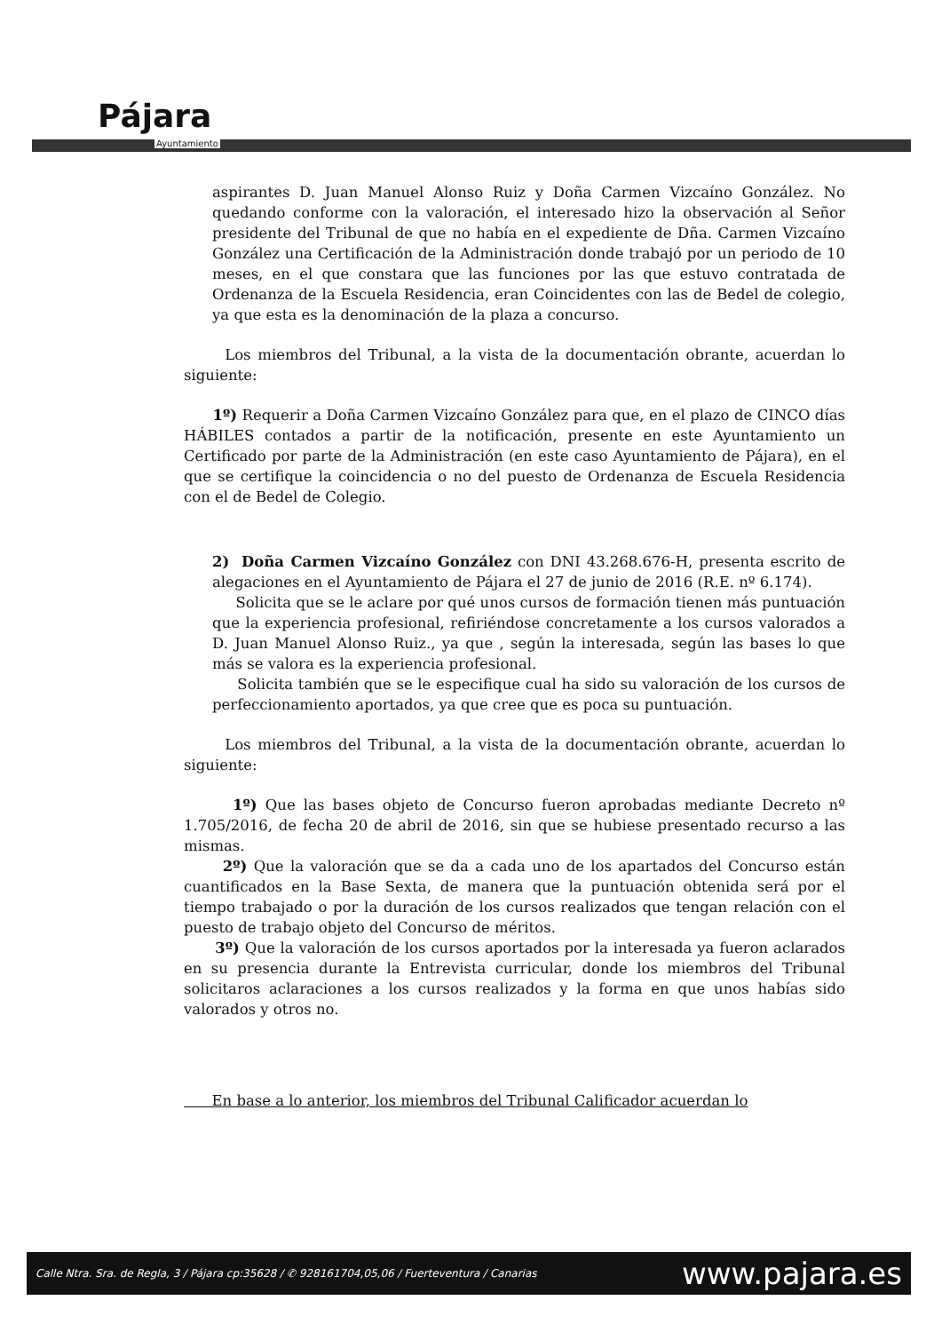Pájara
Ayuntamiento
aspirantes D. Juan Manuel Alonso Ruiz y Doña Carmen Vizcaíno González. No quedando conforme con la valoración, el interesado hizo la observación al Señor presidente del Tribunal de que no había en el expediente de Dña. Carmen Vizcaíno González una Certificación de la Administración donde trabajó por un periodo de 10 meses, en el que constara que las funciones por las que estuvo contratada de Ordenanza de la Escuela Residencia, eran Coincidentes con las de Bedel de colegio, ya que esta es la denominación de la plaza a concurso.
Los miembros del Tribunal, a la vista de la documentación obrante, acuerdan lo siguiente:
1º) Requerir a Doña Carmen Vizcaíno González para que, en el plazo de CINCO días HÁBILES contados a partir de la notificación, presente en este Ayuntamiento un Certificado por parte de la Administración (en este caso Ayuntamiento de Pájara), en el que se certifique la coincidencia o no del puesto de Ordenanza de Escuela Residencia con el de Bedel de Colegio.
2) Doña Carmen Vizcaíno González con DNI 43.268.676-H, presenta escrito de alegaciones en el Ayuntamiento de Pájara el 27 de junio de 2016 (R.E. nº 6.174).
Solicita que se le aclare por qué unos cursos de formación tienen más puntuación que la experiencia profesional, refiriéndose concretamente a los cursos valorados a D. Juan Manuel Alonso Ruiz., ya que , según la interesada, según las bases lo que más se valora es la experiencia profesional.
Solicita también que se le especifique cual ha sido su valoración de los cursos de perfeccionamiento aportados, ya que cree que es poca su puntuación.
Los miembros del Tribunal, a la vista de la documentación obrante, acuerdan lo siguiente:
1º) Que las bases objeto de Concurso fueron aprobadas mediante Decreto nº 1.705/2016, de fecha 20 de abril de 2016, sin que se hubiese presentado recurso a las mismas.
2º) Que la valoración que se da a cada uno de los apartados del Concurso están cuantificados en la Base Sexta, de manera que la puntuación obtenida será por el tiempo trabajado o por la duración de los cursos realizados que tengan relación con el puesto de trabajo objeto del Concurso de méritos.
3º) Que la valoración de los cursos aportados por la interesada ya fueron aclarados en su presencia durante la Entrevista curricular, donde los miembros del Tribunal solicitaros aclaraciones a los cursos realizados y la forma en que unos habías sido valorados y otros no.
En base a lo anterior, los miembros del Tribunal Calificador acuerdan lo
Calle Ntra. Sra. de Regla, 3 / Pájara cp:35628 / ✆ 928161704,05,06 / Fuerteventura / Canarias www.pajara.es